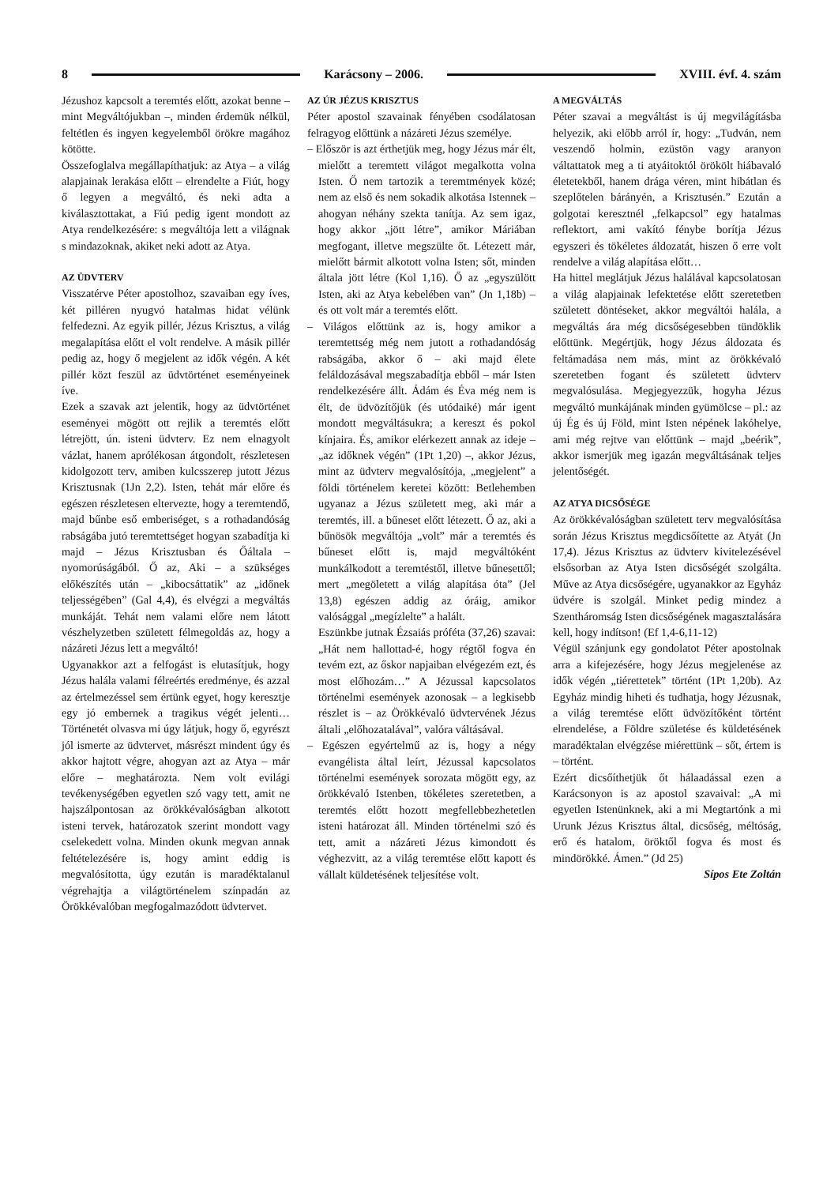8 Karácsony – 2006. XVIII. évf. 4. szám
Jézushoz kapcsolt a teremtés előtt, azokat benne – mint Megváltójukban –, minden érdemük nélkül, feltétlen és ingyen kegyelemből örökre magához kötötte.
Összefoglalva megállapíthatjuk: az Atya – a világ alapjainak lerakása előtt – elrendelte a Fiút, hogy ő legyen a megváltó, és neki adta a kiválasztottakat, a Fiú pedig igent mondott az Atya rendelkezésére: s megváltója lett a világnak s mindazoknak, akiket neki adott az Atya.
AZ ÜDVTERV
Visszatérve Péter apostolhoz, szavaiban egy íves, két pilléren nyugvó hatalmas hidat vélünk felfedezni. Az egyik pillér, Jézus Krisztus, a világ megalapítása előtt el volt rendelve. A másik pillér pedig az, hogy ő megjelent az idők végén. A két pillér közt feszül az üdvtörténet eseményeinek íve.
Ezek a szavak azt jelentik, hogy az üdvtörténet eseményei mögött ott rejlik a teremtés előtt létrejött, ún. isteni üdvterv. Ez nem elnagyolt vázlat, hanem aprólékosan átgondolt, részletesen kidolgozott terv, amiben kulcsszerep jutott Jézus Krisztusnak (1Jn 2,2). Isten, tehát már előre és egészen részletesen eltervezte, hogy a teremtendő, majd bűnbe eső emberiséget, s a rothadandóság rabságába jutó teremtettséget hogyan szabadítja ki majd – Jézus Krisztusban és Őáltala – nyomorúságából. Ő az, Aki – a szükséges előkészítés után – „kibocsáttatik” az „időnek teljességében” (Gal 4,4), és elvégzi a megváltás munkáját. Tehát nem valami előre nem látott vészhelyzetben született félmegoldás az, hogy a názáreti Jézus lett a megváltó!
Ugyanakkor azt a felfogást is elutasítjuk, hogy Jézus halála valami félreértés eredménye, és azzal az értelmezéssel sem értünk egyet, hogy keresztje egy jó embernek a tragikus végét jelenti… Történetét olvasva mi úgy látjuk, hogy ő, egyrészt jól ismerte az üdvtervet, másrészt mindent úgy és akkor hajtott végre, ahogyan azt az Atya – már előre – meghatározta. Nem volt evilági tevékenységében egyetlen szó vagy tett, amit ne hajszálpontosan az örökkévalóságban alkotott isteni tervek, határozatok szerint mondott vagy cselekedett volna. Minden okunk megvan annak feltételezésére is, hogy amint eddig is megvalósította, úgy ezután is maradéktalanul végrehajtja a világtörténelem színpadán az Örökkévalóban megfogalmazódott üdvtervet.
AZ ÚR JÉZUS KRISZTUS
Péter apostol szavainak fényében csodálatosan felragyog előttünk a názáreti Jézus személye.
– Először is azt érthetjük meg, hogy Jézus már élt, mielőtt a teremtett világot megalkotta volna Isten. Ő nem tartozik a teremtmények közé; nem az első és nem sokadik alkotása Istennek – ahogyan néhány szekta tanítja. Az sem igaz, hogy akkor „jött létre”, amikor Máriában megfogant, illetve megszülte őt. Létezett már, mielőtt bármit alkotott volna Isten; sőt, minden általa jött létre (Kol 1,16). Ő az „egyszülött Isten, aki az Atya kebelében van” (Jn 1,18b) – és ott volt már a teremtés előtt.
– Világos előttünk az is, hogy amikor a teremtettség még nem jutott a rothadandóság rabságába, akkor ő – aki majd élete feláldozásával megszabadítja ebből – már Isten rendelkezésére állt. Ádám és Éva még nem is élt, de üdvözítőjük (és utódaiké) már igent mondott megváltásukra; a kereszt és pokol kínjaira. És, amikor elérkezett annak az ideje – „az időknek végén” (1Pt 1,20) –, akkor Jézus, mint az üdvterv megvalósítója, „megjelent” a földi történelem keretei között: Betlehemben ugyanaz a Jézus született meg, aki már a teremtés, ill. a bűneset előtt létezett. Ő az, aki a bűnösök megváltója „volt” már a teremtés és bűneset előtt is, majd megváltóként munkálkodott a teremtéstől, illetve bűnesettől; mert „megöletett a világ alapítása óta” (Jel 13,8) egészen addig az óráig, amikor valósággal „megízlelte” a halált.
Eszünkbe jutnak Ézsaiás próféta (37,26) szavai: „Hát nem hallottad-é, hogy régtől fogva én tevém ezt, az őskor napjaiban elvégezém ezt, és most előhozám…” A Jézussal kapcsolatos történelmi események azonosak – a legkisebb részlet is – az Örökkévaló üdvtervének Jézus általi „előhozatalával”, valóra váltásával.
– Egészen egyértelmű az is, hogy a négy evangélista által leírt, Jézussal kapcsolatos történelmi események sorozata mögött egy, az örökkévaló Istenben, tökéletes szeretetben, a teremtés előtt hozott megfellebbezhetetlen isteni határozat áll. Minden történelmi szó és tett, amit a názáreti Jézus kimondott és véghezvitt, az a világ teremtése előtt kapott és vállalt küldetésének teljesítése volt.
A MEGVÁLTÁS
Péter szavai a megváltást is új megvilágításba helyezik, aki előbb arról ír, hogy: „Tudván, nem veszendő holmin, ezüstön vagy aranyon váltattatok meg a ti atyáitoktól örökölt hiábavaló életetekből, hanem drága véren, mint hibátlan és szeplőtelen bárányén, a Krisztusén.” Ezután a golgotai keresztnél „felkapcsol” egy hatalmas reflektort, ami vakító fénybe borítja Jézus egyszeri és tökéletes áldozatát, hiszen ő erre volt rendelve a világ alapítása előtt…
Ha hittel meglátjuk Jézus halálával kapcsolatosan a világ alapjainak lefektetése előtt szeretetben született döntéseket, akkor megváltói halála, a megváltás ára még dicsőségesebben tündöklik előttünk. Megértjük, hogy Jézus áldozata és feltámadása nem más, mint az örökkévaló szeretetben fogant és született üdvterv megvalósulása. Megjegyezzük, hogyha Jézus megváltó munkájának minden gyümölcse – pl.: az új Ég és új Föld, mint Isten népének lakóhelye, ami még rejtve van előttünk – majd „beérik”, akkor ismerjük meg igazán megváltásának teljes jelentőségét.
AZ ATYA DICSŐSÉGE
Az örökkévalóságban született terv megvalósítása során Jézus Krisztus megdicsőítette az Atyát (Jn 17,4). Jézus Krisztus az üdvterv kivitelezésével elsősorban az Atya Isten dicsőségét szolgálta. Műve az Atya dicsőségére, ugyanakkor az Egyház üdvére is szolgál. Minket pedig mindez a Szentháromság Isten dicsőségének magasztalására kell, hogy indítson! (Ef 1,4-6,11-12)
Végül szánjunk egy gondolatot Péter apostolnak arra a kifejezésére, hogy Jézus megjelenése az idők végén „tiérettetek” történt (1Pt 1,20b). Az Egyház mindig hiheti és tudhatja, hogy Jézusnak, a világ teremtése előtt üdvözítőként történt elrendelése, a Földre születése és küldetésének maradéktalan elvégzése miérettünk – sőt, értem is – történt.
Ezért dicsőíthetjük őt hálaadással ezen a Karácsonyon is az apostol szavaival: „A mi egyetlen Istenünknek, aki a mi Megtartónk a mi Urunk Jézus Krisztus által, dicsőség, méltóság, erő és hatalom, öröktől fogva és most és mindörökké. Ámen.” (Jd 25)
Sípos Ete Zoltán